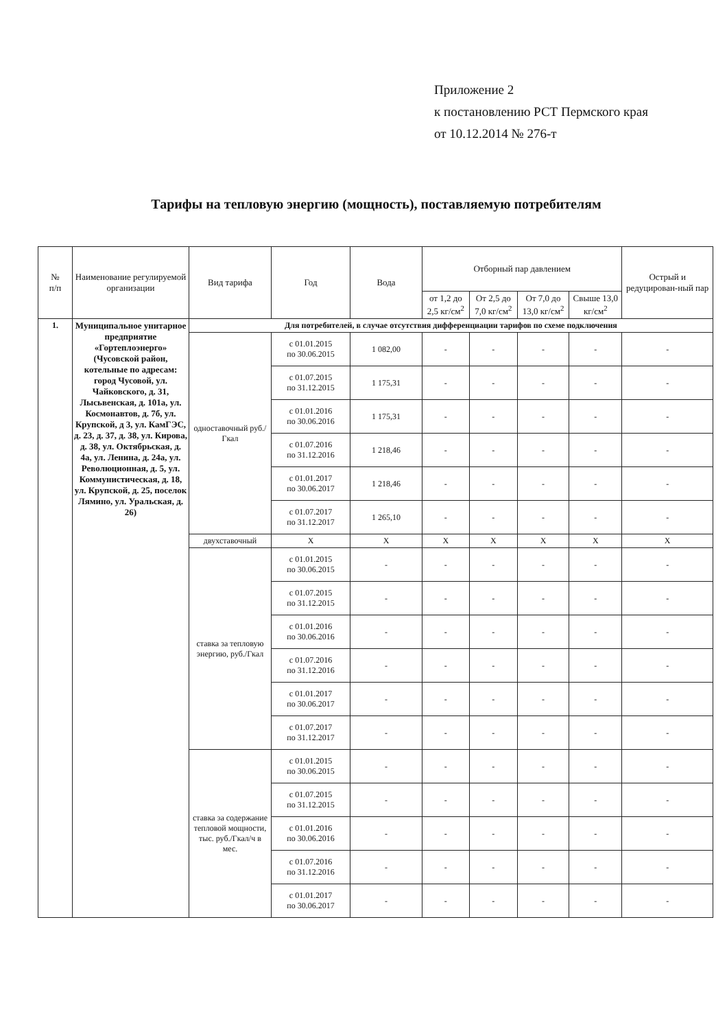Приложение 2
к постановлению РСТ Пермского края
от 10.12.2014 № 276-т
Тарифы на тепловую энергию (мощность), поставляемую потребителям
| № п/п | Наименование регулируемой организации | Вид тарифа | Год | Вода | Отборный пар давлением | | | | Острый и редуцирован-ный пар |
| --- | --- | --- | --- | --- | --- | --- | --- | --- | --- |
| | | | | | от 1,2 до 2,5 кг/см<sup>2</sup> | От 2,5 до 7,0 кг/см<sup>2</sup> | От 7,0 до 13,0 кг/см<sup>2</sup> | Свыше 13,0 кг/см<sup>2</sup> | |
| 1. | Муниципальное унитарное предприятие «Гортеплоэнерго» (Чусовской район, котельные по адресам: город Чусовой, ул. Чайковского, д. 31, Лысьвенская, д. 101а, ул. Космонавтов, д. 7б, ул. Крупской, д 3, ул. КамГЭС, д. 23, д. 37, д. 38, ул. Кирова, д. 38, ул. Октябрьская, д. 4а, ул. Ленина, д. 24а, ул. Революционная, д. 5, ул. Коммунистическая, д. 18, ул. Крупской, д. 25, поселок Лямино, ул. Уральская, д. 26) | Для потребителей, в случае отсутствия дифференциации тарифов по схеме подключения | | | | | | | |
| | | одноставочный руб./Гкал | с 01.01.2015 по 30.06.2015 | 1 082,00 | - | - | - | - | - |
| | | | с 01.07.2015 по 31.12.2015 | 1 175,31 | - | - | - | - | - |
| | | | с 01.01.2016 по 30.06.2016 | 1 175,31 | - | - | - | - | - |
| | | | с 01.07.2016 по 31.12.2016 | 1 218,46 | - | - | - | - | - |
| | | | с 01.01.2017 по 30.06.2017 | 1 218,46 | - | - | - | - | - |
| | | | с 01.07.2017 по 31.12.2017 | 1 265,10 | - | - | - | - | - |
| | | двухставочный | X | X | X | X | X | X | X |
| | | ставка за тепловую энергию, руб./Гкал | с 01.01.2015 по 30.06.2015 | - | - | - | - | - | - |
| | | | с 01.07.2015 по 31.12.2015 | - | - | - | - | - | - |
| | | | с 01.01.2016 по 30.06.2016 | - | - | - | - | - | - |
| | | | с 01.07.2016 по 31.12.2016 | - | - | - | - | - | - |
| | | | с 01.01.2017 по 30.06.2017 | - | - | - | - | - | - |
| | | | с 01.07.2017 по 31.12.2017 | - | - | - | - | - | - |
| | | ставка за содержание тепловой мощности, тыс. руб./Гкал/ч в мес. | с 01.01.2015 по 30.06.2015 | - | - | - | - | - | - |
| | | | с 01.07.2015 по 31.12.2015 | - | - | - | - | - | - |
| | | | с 01.01.2016 по 30.06.2016 | - | - | - | - | - | - |
| | | | с 01.07.2016 по 31.12.2016 | - | - | - | - | - | - |
| | | | с 01.01.2017 по 30.06.2017 | - | - | - | - | - | - |